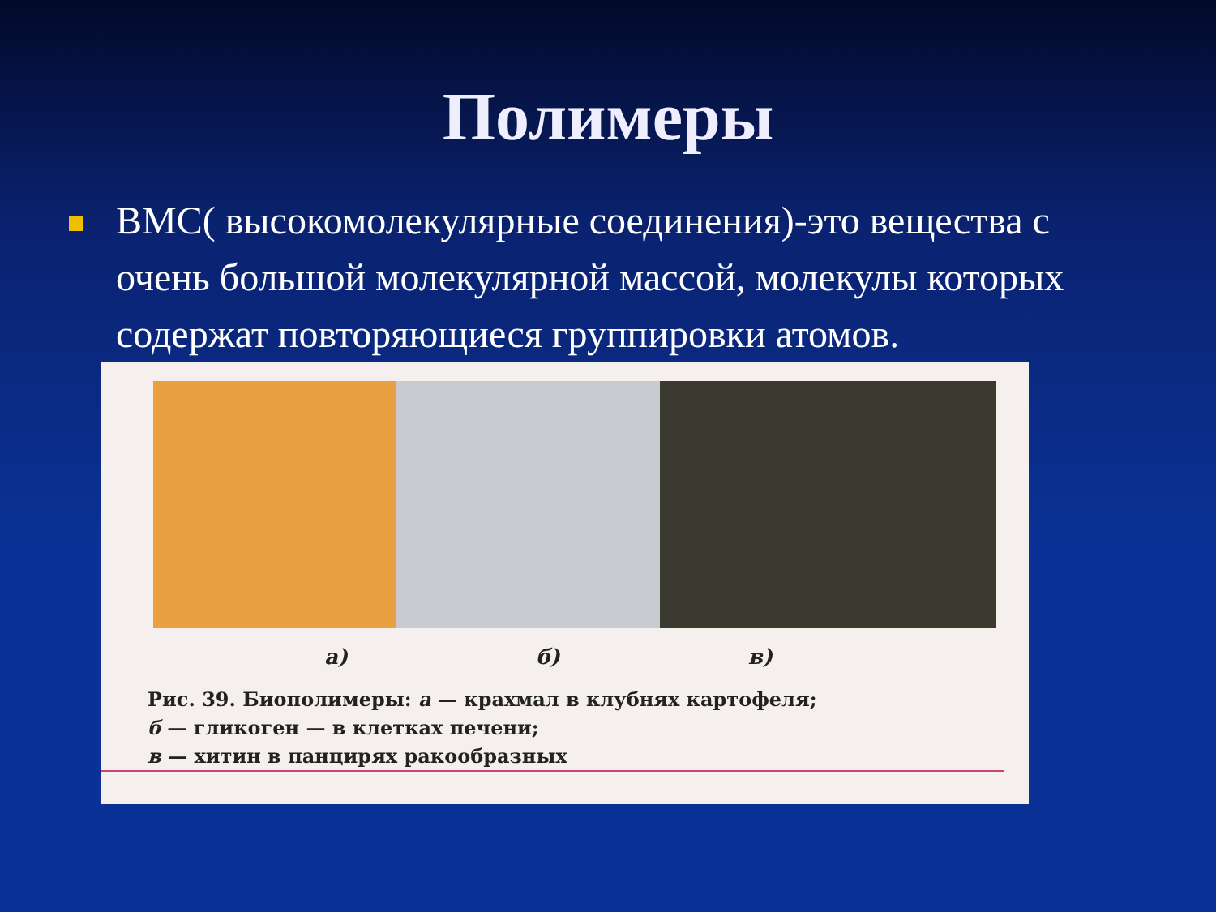Полимеры
ВМС( высокомолекулярные соединения)-это вещества с очень большой молекулярной массой, молекулы которых содержат повторяющиеся группировки атомов.
а) б) в)
Рис. 39. Биополимеры: а — крахмал в клубнях картофеля;
б — гликоген — в клетках печени;
в — хитин в панцирях ракообразных